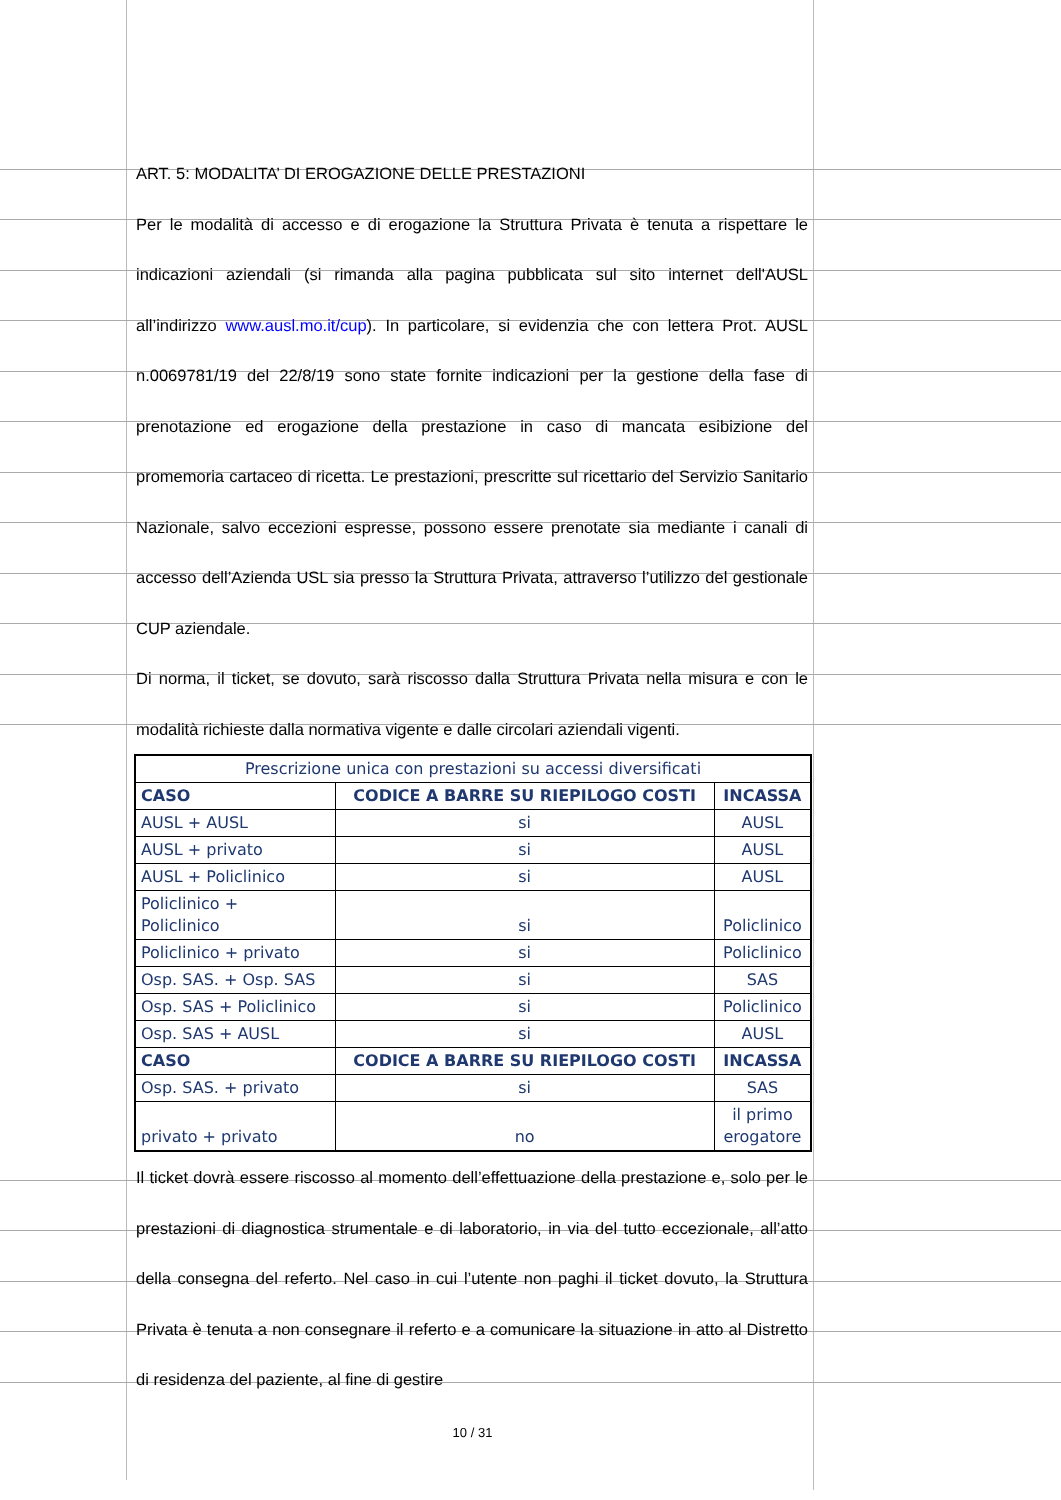ART. 5: MODALITA’ DI EROGAZIONE DELLE PRESTAZIONI
Per le modalità di accesso e di erogazione la Struttura Privata è tenuta a rispettare le indicazioni aziendali (si rimanda alla pagina pubblicata sul sito internet dell'AUSL all’indirizzo www.ausl.mo.it/cup). In particolare, si evidenzia che con lettera Prot. AUSL n.0069781/19 del 22/8/19 sono state fornite indicazioni per la gestione della fase di prenotazione ed erogazione della prestazione in caso di mancata esibizione del promemoria cartaceo di ricetta. Le prestazioni, prescritte sul ricettario del Servizio Sanitario Nazionale, salvo eccezioni espresse, possono essere prenotate sia mediante i canali di accesso dell’Azienda USL sia presso la Struttura Privata, attraverso l’utilizzo del gestionale CUP aziendale.
Di norma, il ticket, se dovuto, sarà riscosso dalla Struttura Privata nella misura e con le modalità richieste dalla normativa vigente e dalle circolari aziendali vigenti.
| Prescrizione unica con prestazioni su accessi diversificati | | |
| CASO | CODICE A BARRE SU RIEPILOGO COSTI | INCASSA |
| AUSL + AUSL | si | AUSL |
| AUSL + privato | si | AUSL |
| AUSL + Policlinico | si | AUSL |
| Policlinico + Policlinico | si | Policlinico |
| Policlinico + privato | si | Policlinico |
| Osp. SAS. + Osp. SAS | si | SAS |
| Osp. SAS + Policlinico | si | Policlinico |
| Osp. SAS + AUSL | si | AUSL |
| CASO | CODICE A BARRE SU RIEPILOGO COSTI | INCASSA |
| Osp. SAS. + privato | si | SAS |
| privato + privato | no | il primo erogatore |
Il ticket dovrà essere riscosso al momento dell’effettuazione della prestazione e, solo per le prestazioni di diagnostica strumentale e di laboratorio, in via del tutto eccezionale, all’atto della consegna del referto. Nel caso in cui l’utente non paghi il ticket dovuto, la Struttura Privata è tenuta a non consegnare il referto e a comunicare la situazione in atto al Distretto di residenza del paziente, al fine di gestire
10 / 31